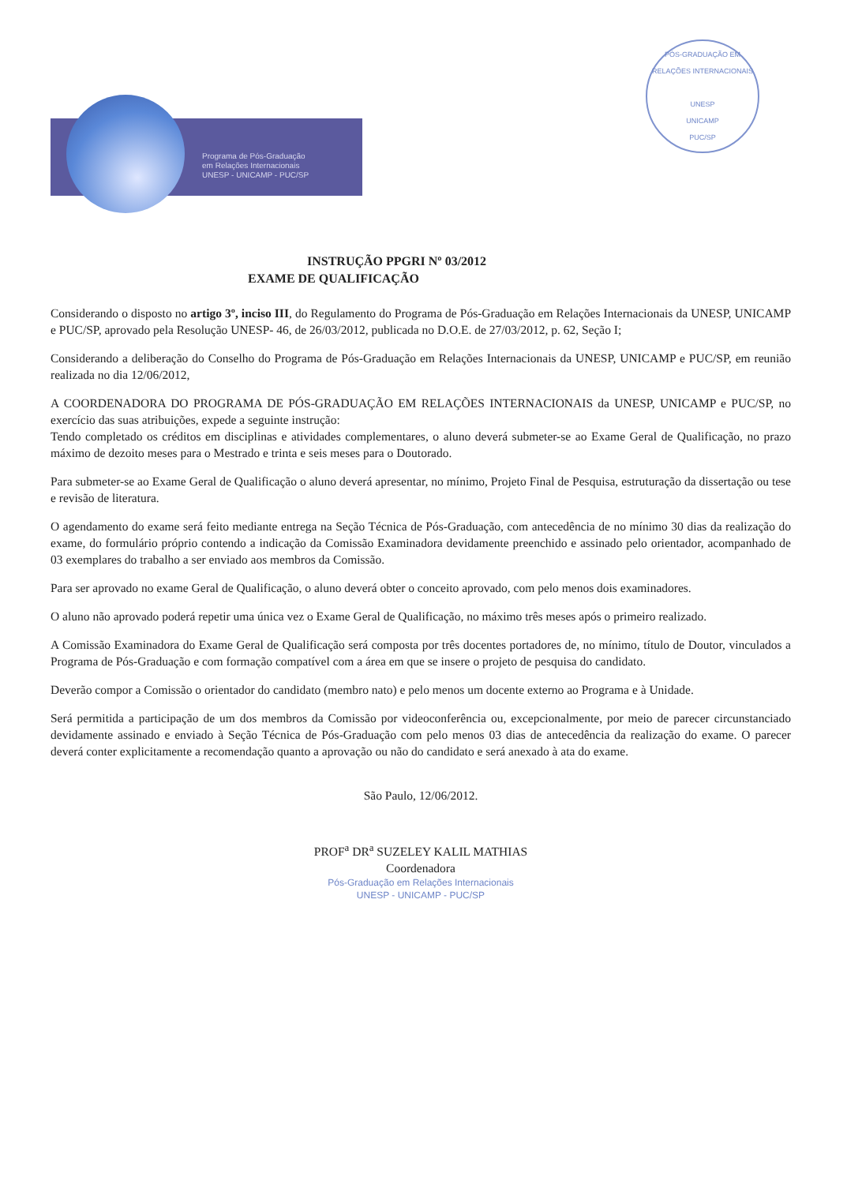Programa de Pós-Graduação
em Relações Internacionais
UNESP - UNICAMP - PUC/SP
PÓS-GRADUAÇÃO EM RELAÇÕES INTERNACIONAIS
UNESP
UNICAMP
PUC/SP
INSTRUÇÃO PPGRI Nº 03/2012
EXAME DE QUALIFICAÇÃO
Considerando o disposto no artigo 3º, inciso III, do Regulamento do Programa de Pós-Graduação em Relações Internacionais da UNESP, UNICAMP e PUC/SP, aprovado pela Resolução UNESP- 46, de 26/03/2012, publicada no D.O.E. de 27/03/2012, p. 62, Seção I;
Considerando a deliberação do Conselho do Programa de Pós-Graduação em Relações Internacionais da UNESP, UNICAMP e PUC/SP, em reunião realizada no dia 12/06/2012,
A COORDENADORA DO PROGRAMA DE PÓS-GRADUAÇÃO EM RELAÇÕES INTERNACIONAIS da UNESP, UNICAMP e PUC/SP, no exercício das suas atribuições, expede a seguinte instrução:
Tendo completado os créditos em disciplinas e atividades complementares, o aluno deverá submeter-se ao Exame Geral de Qualificação, no prazo máximo de dezoito meses para o Mestrado e trinta e seis meses para o Doutorado.
Para submeter-se ao Exame Geral de Qualificação o aluno deverá apresentar, no mínimo, Projeto Final de Pesquisa, estruturação da dissertação ou tese e revisão de literatura.
O agendamento do exame será feito mediante entrega na Seção Técnica de Pós-Graduação, com antecedência de no mínimo 30 dias da realização do exame, do formulário próprio contendo a indicação da Comissão Examinadora devidamente preenchido e assinado pelo orientador, acompanhado de 03 exemplares do trabalho a ser enviado aos membros da Comissão.
Para ser aprovado no exame Geral de Qualificação, o aluno deverá obter o conceito aprovado, com pelo menos dois examinadores.
O aluno não aprovado poderá repetir uma única vez o Exame Geral de Qualificação, no máximo três meses após o primeiro realizado.
A Comissão Examinadora do Exame Geral de Qualificação será composta por três docentes portadores de, no mínimo, título de Doutor, vinculados a Programa de Pós-Graduação e com formação compatível com a área em que se insere o projeto de pesquisa do candidato.
Deverão compor a Comissão o orientador do candidato (membro nato) e pelo menos um docente externo ao Programa e à Unidade.
Será permitida a participação de um dos membros da Comissão por videoconferência ou, excepcionalmente, por meio de parecer circunstanciado devidamente assinado e enviado à Seção Técnica de Pós-Graduação com pelo menos 03 dias de antecedência da realização do exame. O parecer deverá conter explicitamente a recomendação quanto a aprovação ou não do candidato e será anexado à ata do exame.
São Paulo, 12/06/2012.
PROF<sup>a</sup> DR<sup>a</sup> SUZELEY KALIL MATHIAS
Coordenadora
Pós-Graduação em Relações Internacionais
UNESP - UNICAMP - PUC/SP